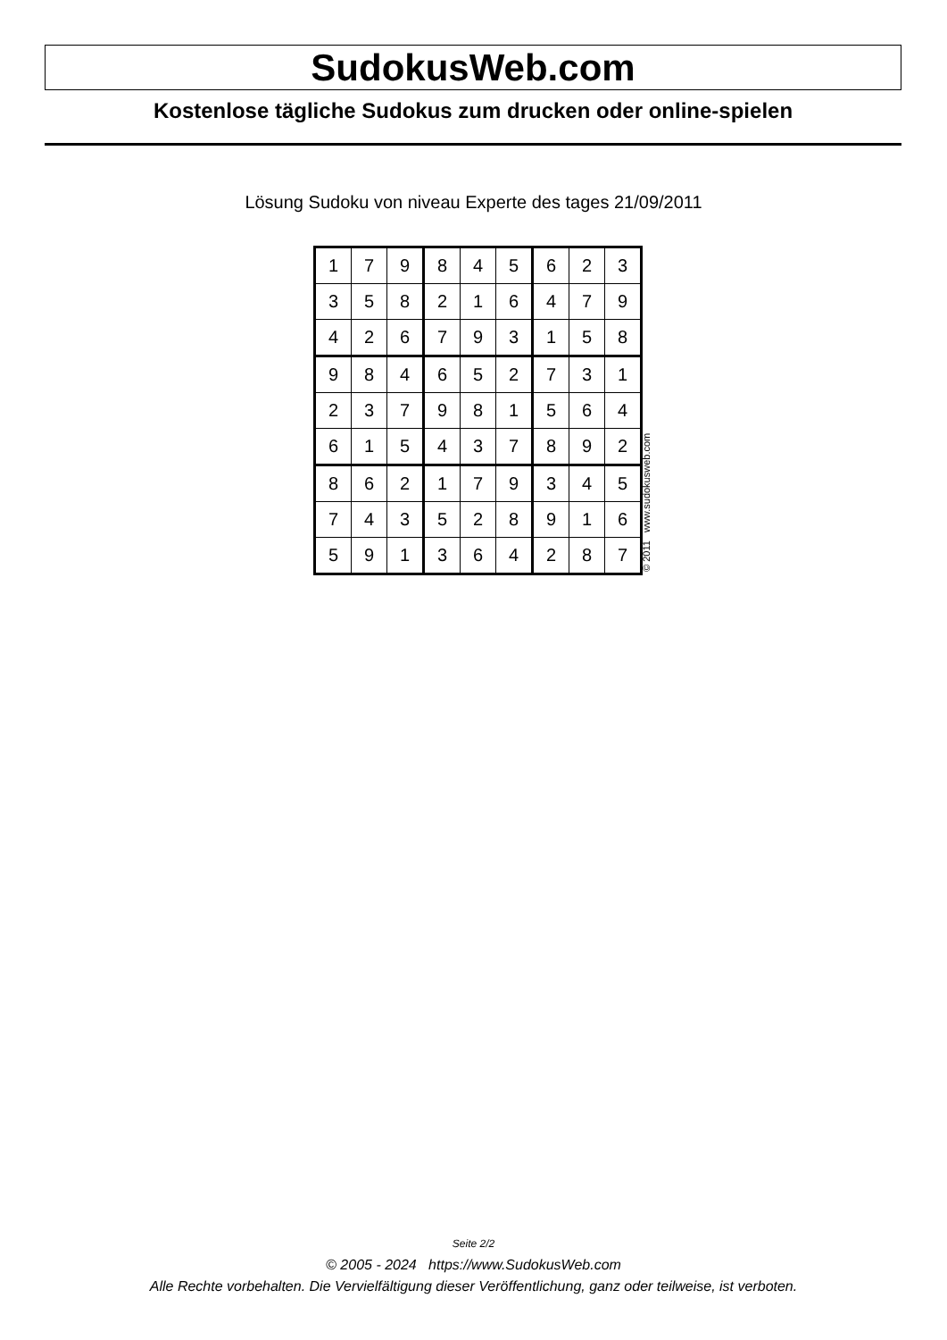SudokusWeb.com
Kostenlose tägliche Sudokus zum drucken oder online-spielen
Lösung Sudoku von niveau Experte des tages 21/09/2011
| 1 | 7 | 9 | 8 | 4 | 5 | 6 | 2 | 3 |
| 3 | 5 | 8 | 2 | 1 | 6 | 4 | 7 | 9 |
| 4 | 2 | 6 | 7 | 9 | 3 | 1 | 5 | 8 |
| 9 | 8 | 4 | 6 | 5 | 2 | 7 | 3 | 1 |
| 2 | 3 | 7 | 9 | 8 | 1 | 5 | 6 | 4 |
| 6 | 1 | 5 | 4 | 3 | 7 | 8 | 9 | 2 |
| 8 | 6 | 2 | 1 | 7 | 9 | 3 | 4 | 5 |
| 7 | 4 | 3 | 5 | 2 | 8 | 9 | 1 | 6 |
| 5 | 9 | 1 | 3 | 6 | 4 | 2 | 8 | 7 |
© 2011 www.sudokusweb.com
Seite 2/2
© 2005 - 2024 https://www.SudokusWeb.com
Alle Rechte vorbehalten. Die Vervielfältigung dieser Veröffentlichung, ganz oder teilweise, ist verboten.